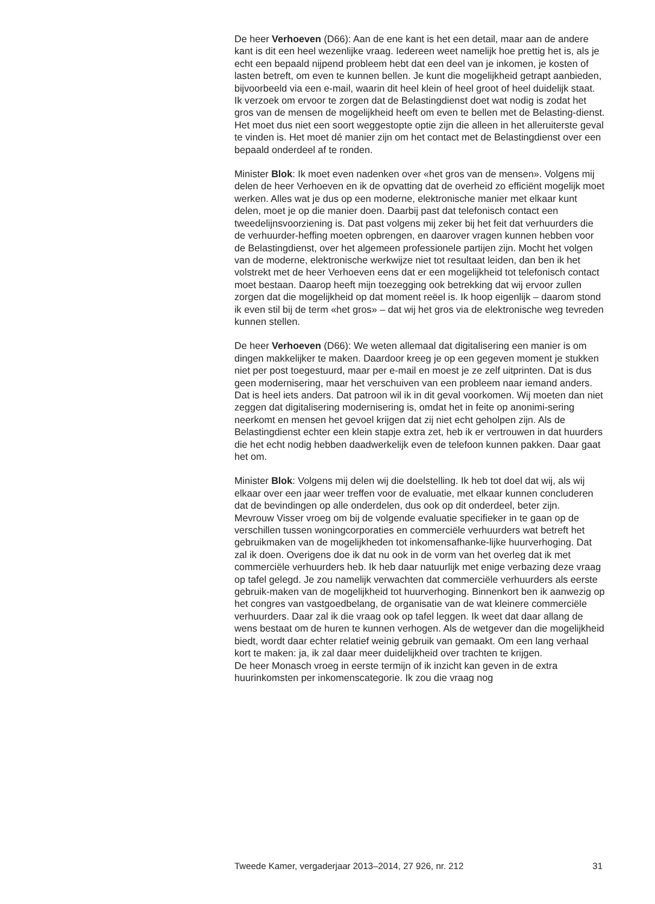De heer Verhoeven (D66): Aan de ene kant is het een detail, maar aan de andere kant is dit een heel wezenlijke vraag. Iedereen weet namelijk hoe prettig het is, als je echt een bepaald nijpend probleem hebt dat een deel van je inkomen, je kosten of lasten betreft, om even te kunnen bellen. Je kunt die mogelijkheid getrapt aanbieden, bijvoorbeeld via een e-mail, waarin dit heel klein of heel groot of heel duidelijk staat. Ik verzoek om ervoor te zorgen dat de Belastingdienst doet wat nodig is zodat het gros van de mensen de mogelijkheid heeft om even te bellen met de Belasting-dienst. Het moet dus niet een soort weggestopte optie zijn die alleen in het alleruiterste geval te vinden is. Het moet dé manier zijn om het contact met de Belastingdienst over een bepaald onderdeel af te ronden.
Minister Blok: Ik moet even nadenken over «het gros van de mensen». Volgens mij delen de heer Verhoeven en ik de opvatting dat de overheid zo efficiënt mogelijk moet werken. Alles wat je dus op een moderne, elektronische manier met elkaar kunt delen, moet je op die manier doen. Daarbij past dat telefonisch contact een tweedelijnsvoorziening is. Dat past volgens mij zeker bij het feit dat verhuurders die de verhuurder-heffing moeten opbrengen, en daarover vragen kunnen hebben voor de Belastingdienst, over het algemeen professionele partijen zijn. Mocht het volgen van de moderne, elektronische werkwijze niet tot resultaat leiden, dan ben ik het volstrekt met de heer Verhoeven eens dat er een mogelijkheid tot telefonisch contact moet bestaan. Daarop heeft mijn toezegging ook betrekking dat wij ervoor zullen zorgen dat die mogelijkheid op dat moment reëel is. Ik hoop eigenlijk – daarom stond ik even stil bij de term «het gros» – dat wij het gros via de elektronische weg tevreden kunnen stellen.
De heer Verhoeven (D66): We weten allemaal dat digitalisering een manier is om dingen makkelijker te maken. Daardoor kreeg je op een gegeven moment je stukken niet per post toegestuurd, maar per e-mail en moest je ze zelf uitprinten. Dat is dus geen modernisering, maar het verschuiven van een probleem naar iemand anders. Dat is heel iets anders. Dat patroon wil ik in dit geval voorkomen. Wij moeten dan niet zeggen dat digitalisering modernisering is, omdat het in feite op anonimi-sering neerkomt en mensen het gevoel krijgen dat zij niet echt geholpen zijn. Als de Belastingdienst echter een klein stapje extra zet, heb ik er vertrouwen in dat huurders die het echt nodig hebben daadwerkelijk even de telefoon kunnen pakken. Daar gaat het om.
Minister Blok: Volgens mij delen wij die doelstelling. Ik heb tot doel dat wij, als wij elkaar over een jaar weer treffen voor de evaluatie, met elkaar kunnen concluderen dat de bevindingen op alle onderdelen, dus ook op dit onderdeel, beter zijn.
Mevrouw Visser vroeg om bij de volgende evaluatie specifieker in te gaan op de verschillen tussen woningcorporaties en commerciële verhuurders wat betreft het gebruikmaken van de mogelijkheden tot inkomensafhanke-lijke huurverhoging. Dat zal ik doen. Overigens doe ik dat nu ook in de vorm van het overleg dat ik met commerciële verhuurders heb. Ik heb daar natuurlijk met enige verbazing deze vraag op tafel gelegd. Je zou namelijk verwachten dat commerciële verhuurders als eerste gebruik-maken van de mogelijkheid tot huurverhoging. Binnenkort ben ik aanwezig op het congres van vastgoedbelang, de organisatie van de wat kleinere commerciële verhuurders. Daar zal ik die vraag ook op tafel leggen. Ik weet dat daar allang de wens bestaat om de huren te kunnen verhogen. Als de wetgever dan die mogelijkheid biedt, wordt daar echter relatief weinig gebruik van gemaakt. Om een lang verhaal kort te maken: ja, ik zal daar meer duidelijkheid over trachten te krijgen.
De heer Monasch vroeg in eerste termijn of ik inzicht kan geven in de extra huurinkomsten per inkomenscategorie. Ik zou die vraag nog
Tweede Kamer, vergaderjaar 2013–2014, 27 926, nr. 212 31